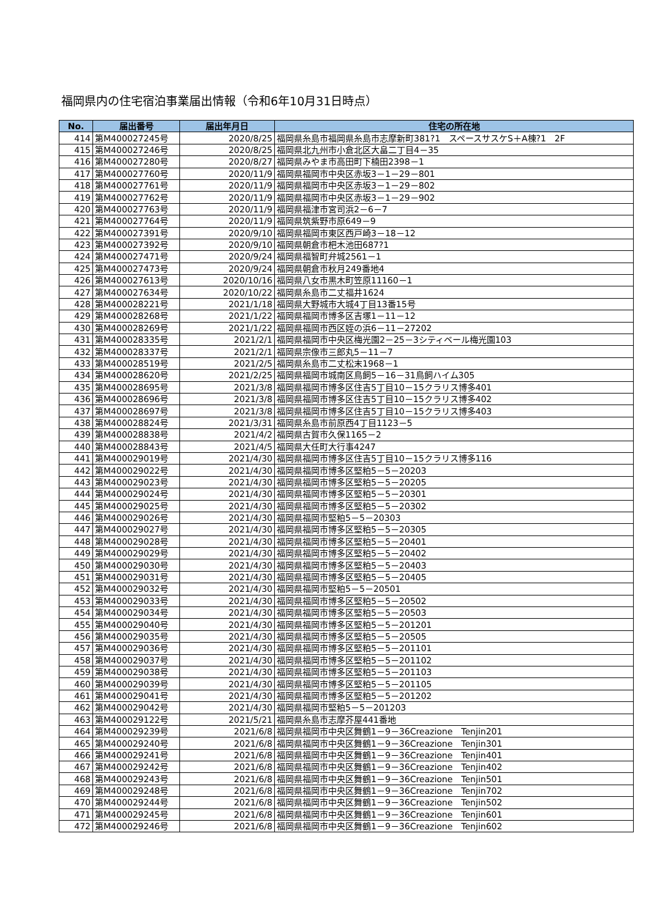福岡県内の住宅宿泊事業届出情報（令和6年10月31日時点）
| No. | 届出番号 | 届出年月日 | 住宅の所在地 |
| --- | --- | --- | --- |
| 414 | 第M400027245号 | 2020/8/25 | 福岡県糸島市福岡県糸島市志摩新町381?1 スペースサスケS＋A棟?1 2F |
| 415 | 第M400027246号 | 2020/8/25 | 福岡県北九州市小倉北区大畠二丁目4－35 |
| 416 | 第M400027280号 | 2020/8/27 | 福岡県みやま市高田町下楠田2398－1 |
| 417 | 第M400027760号 | 2020/11/9 | 福岡県福岡市中央区赤坂3－1－29－801 |
| 418 | 第M400027761号 | 2020/11/9 | 福岡県福岡市中央区赤坂3－1－29－802 |
| 419 | 第M400027762号 | 2020/11/9 | 福岡県福岡市中央区赤坂3－1－29－902 |
| 420 | 第M400027763号 | 2020/11/9 | 福岡県福津市宮司浜2－6－7 |
| 421 | 第M400027764号 | 2020/11/9 | 福岡県筑紫野市原649－9 |
| 422 | 第M400027391号 | 2020/9/10 | 福岡県福岡市東区西戸崎3－18－12 |
| 423 | 第M400027392号 | 2020/9/10 | 福岡県朝倉市杷木池田687?1 |
| 424 | 第M400027471号 | 2020/9/24 | 福岡県福智町弁城2561－1 |
| 425 | 第M400027473号 | 2020/9/24 | 福岡県朝倉市秋月249番地4 |
| 426 | 第M400027613号 | 2020/10/16 | 福岡県八女市黒木町笠原11160－1 |
| 427 | 第M400027634号 | 2020/10/22 | 福岡県糸島市二丈福井1624 |
| 428 | 第M400028221号 | 2021/1/18 | 福岡県大野城市大城4丁目13番15号 |
| 429 | 第M400028268号 | 2021/1/22 | 福岡県福岡市博多区吉塚1－11－12 |
| 430 | 第M400028269号 | 2021/1/22 | 福岡県福岡市西区姪の浜6－11－27202 |
| 431 | 第M400028335号 | 2021/2/1 | 福岡県福岡市中央区梅光園2－25－3シティベール梅光園103 |
| 432 | 第M400028337号 | 2021/2/1 | 福岡県宗像市三郎丸5－11－7 |
| 433 | 第M400028519号 | 2021/2/5 | 福岡県糸島市二丈松末1968－1 |
| 434 | 第M400028620号 | 2021/2/25 | 福岡県福岡市城南区鳥飼5－16－31鳥飼ハイム305 |
| 435 | 第M400028695号 | 2021/3/8 | 福岡県福岡市博多区住吉5丁目10－15クラリス博多401 |
| 436 | 第M400028696号 | 2021/3/8 | 福岡県福岡市博多区住吉5丁目10－15クラリス博多402 |
| 437 | 第M400028697号 | 2021/3/8 | 福岡県福岡市博多区住吉5丁目10－15クラリス博多403 |
| 438 | 第M400028824号 | 2021/3/31 | 福岡県糸島市前原西4丁目1123－5 |
| 439 | 第M400028838号 | 2021/4/2 | 福岡県古賀市久保1165－2 |
| 440 | 第M400028843号 | 2021/4/5 | 福岡県大任町大行事4247 |
| 441 | 第M400029019号 | 2021/4/30 | 福岡県福岡市博多区住吉5丁目10－15クラリス博多116 |
| 442 | 第M400029022号 | 2021/4/30 | 福岡県福岡市博多区堅粕5－5－20203 |
| 443 | 第M400029023号 | 2021/4/30 | 福岡県福岡市博多区堅粕5－5－20205 |
| 444 | 第M400029024号 | 2021/4/30 | 福岡県福岡市博多区堅粕5－5－20301 |
| 445 | 第M400029025号 | 2021/4/30 | 福岡県福岡市博多区堅粕5－5－20302 |
| 446 | 第M400029026号 | 2021/4/30 | 福岡県福岡市堅粕5－5－20303 |
| 447 | 第M400029027号 | 2021/4/30 | 福岡県福岡市博多区堅粕5－5－20305 |
| 448 | 第M400029028号 | 2021/4/30 | 福岡県福岡市博多区堅粕5－5－20401 |
| 449 | 第M400029029号 | 2021/4/30 | 福岡県福岡市博多区堅粕5－5－20402 |
| 450 | 第M400029030号 | 2021/4/30 | 福岡県福岡市博多区堅粕5－5－20403 |
| 451 | 第M400029031号 | 2021/4/30 | 福岡県福岡市博多区堅粕5－5－20405 |
| 452 | 第M400029032号 | 2021/4/30 | 福岡県福岡市堅粕5－5－20501 |
| 453 | 第M400029033号 | 2021/4/30 | 福岡県福岡市博多区堅粕5－5－20502 |
| 454 | 第M400029034号 | 2021/4/30 | 福岡県福岡市博多区堅粕5－5－20503 |
| 455 | 第M400029040号 | 2021/4/30 | 福岡県福岡市博多区堅粕5－5－201201 |
| 456 | 第M400029035号 | 2021/4/30 | 福岡県福岡市博多区堅粕5－5－20505 |
| 457 | 第M400029036号 | 2021/4/30 | 福岡県福岡市博多区堅粕5－5－201101 |
| 458 | 第M400029037号 | 2021/4/30 | 福岡県福岡市博多区堅粕5－5－201102 |
| 459 | 第M400029038号 | 2021/4/30 | 福岡県福岡市博多区堅粕5－5－201103 |
| 460 | 第M400029039号 | 2021/4/30 | 福岡県福岡市博多区堅粕5－5－201105 |
| 461 | 第M400029041号 | 2021/4/30 | 福岡県福岡市博多区堅粕5－5－201202 |
| 462 | 第M400029042号 | 2021/4/30 | 福岡県福岡市堅粕5－5－201203 |
| 463 | 第M400029122号 | 2021/5/21 | 福岡県糸島市志摩芥屋441番地 |
| 464 | 第M400029239号 | 2021/6/8 | 福岡県福岡市中央区舞鶴1－9－36Creazione Tenjin201 |
| 465 | 第M400029240号 | 2021/6/8 | 福岡県福岡市中央区舞鶴1－9－36Creazione Tenjin301 |
| 466 | 第M400029241号 | 2021/6/8 | 福岡県福岡市中央区舞鶴1－9－36Creazione Tenjin401 |
| 467 | 第M400029242号 | 2021/6/8 | 福岡県福岡市中央区舞鶴1－9－36Creazione Tenjin402 |
| 468 | 第M400029243号 | 2021/6/8 | 福岡県福岡市中央区舞鶴1－9－36Creazione Tenjin501 |
| 469 | 第M400029248号 | 2021/6/8 | 福岡県福岡市中央区舞鶴1－9－36Creazione Tenjin702 |
| 470 | 第M400029244号 | 2021/6/8 | 福岡県福岡市中央区舞鶴1－9－36Creazione Tenjin502 |
| 471 | 第M400029245号 | 2021/6/8 | 福岡県福岡市中央区舞鶴1－9－36Creazione Tenjin601 |
| 472 | 第M400029246号 | 2021/6/8 | 福岡県福岡市中央区舞鶴1－9－36Creazione Tenjin602 |